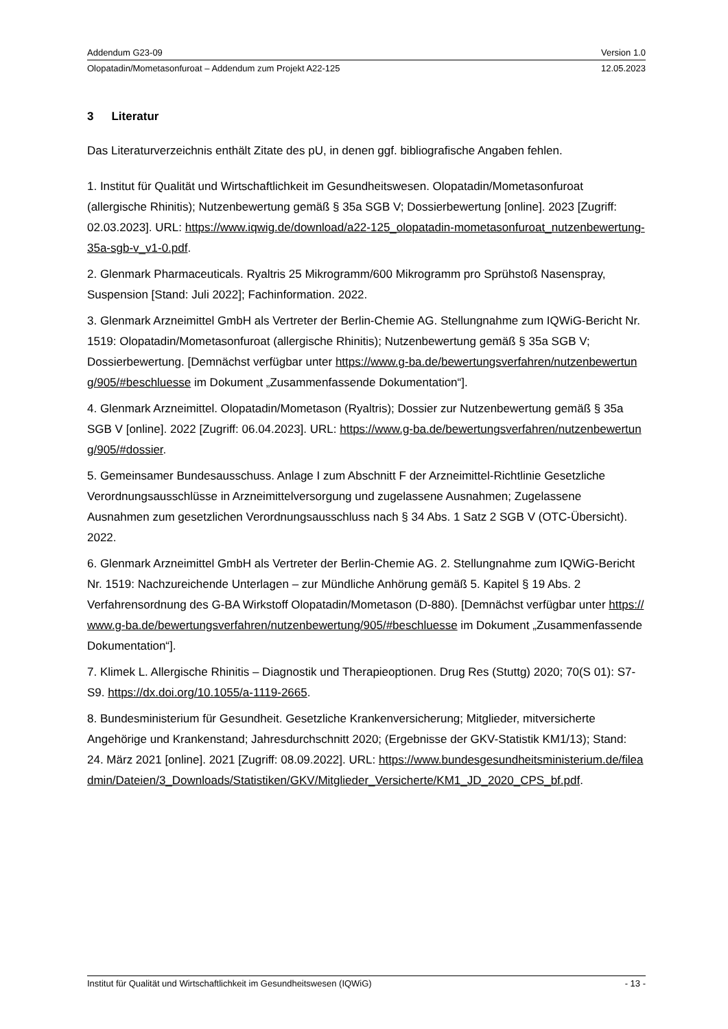Addendum G23-09 Version 1.0
Olopatadin/Mometasonfuroat – Addendum zum Projekt A22-125 12.05.2023
3 Literatur
Das Literaturverzeichnis enthält Zitate des pU, in denen ggf. bibliografische Angaben fehlen.
1. Institut für Qualität und Wirtschaftlichkeit im Gesundheitswesen. Olopatadin/Mometasonfuroat (allergische Rhinitis); Nutzenbewertung gemäß § 35a SGB V; Dossierbewertung [online]. 2023 [Zugriff: 02.03.2023]. URL: https://www.iqwig.de/download/a22-125_olopatadin-mometasonfuroat_nutzenbewertung-35a-sgb-v_v1-0.pdf.
2. Glenmark Pharmaceuticals. Ryaltris 25 Mikrogramm/600 Mikrogramm pro Sprühstoß Nasenspray, Suspension [Stand: Juli 2022]; Fachinformation. 2022.
3. Glenmark Arzneimittel GmbH als Vertreter der Berlin-Chemie AG. Stellungnahme zum IQWiG-Bericht Nr. 1519: Olopatadin/Mometasonfuroat (allergische Rhinitis); Nutzenbewertung gemäß § 35a SGB V; Dossierbewertung. [Demnächst verfügbar unter https://www.g-ba.de/bewertungsverfahren/nutzenbewertung/905/#beschluesse im Dokument „Zusammenfassende Dokumentation“].
4. Glenmark Arzneimittel. Olopatadin/Mometason (Ryaltris); Dossier zur Nutzenbewertung gemäß § 35a SGB V [online]. 2022 [Zugriff: 06.04.2023]. URL: https://www.g-ba.de/bewertungsverfahren/nutzenbewertung/905/#dossier.
5. Gemeinsamer Bundesausschuss. Anlage I zum Abschnitt F der Arzneimittel-Richtlinie Gesetzliche Verordnungsausschlüsse in Arzneimittelversorgung und zugelassene Ausnahmen; Zugelassene Ausnahmen zum gesetzlichen Verordnungsausschluss nach § 34 Abs. 1 Satz 2 SGB V (OTC-Übersicht). 2022.
6. Glenmark Arzneimittel GmbH als Vertreter der Berlin-Chemie AG. 2. Stellungnahme zum IQWiG-Bericht Nr. 1519: Nachzureichende Unterlagen – zur Mündliche Anhörung gemäß 5. Kapitel § 19 Abs. 2 Verfahrensordnung des G-BA Wirkstoff Olopatadin/Mometason (D-880). [Demnächst verfügbar unter https://www.g-ba.de/bewertungsverfahren/nutzenbewertung/905/#beschluesse im Dokument „Zusammenfassende Dokumentation“].
7. Klimek L. Allergische Rhinitis – Diagnostik und Therapieoptionen. Drug Res (Stuttg) 2020; 70(S 01): S7-S9. https://dx.doi.org/10.1055/a-1119-2665.
8. Bundesministerium für Gesundheit. Gesetzliche Krankenversicherung; Mitglieder, mitversicherte Angehörige und Krankenstand; Jahresdurchschnitt 2020; (Ergebnisse der GKV-Statistik KM1/13); Stand: 24. März 2021 [online]. 2021 [Zugriff: 08.09.2022]. URL: https://www.bundesgesundheitsministerium.de/fileadmin/Dateien/3_Downloads/Statistiken/GKV/Mitglieder_Versicherte/KM1_JD_2020_CPS_bf.pdf.
Institut für Qualität und Wirtschaftlichkeit im Gesundheitswesen (IQWiG) - 13 -